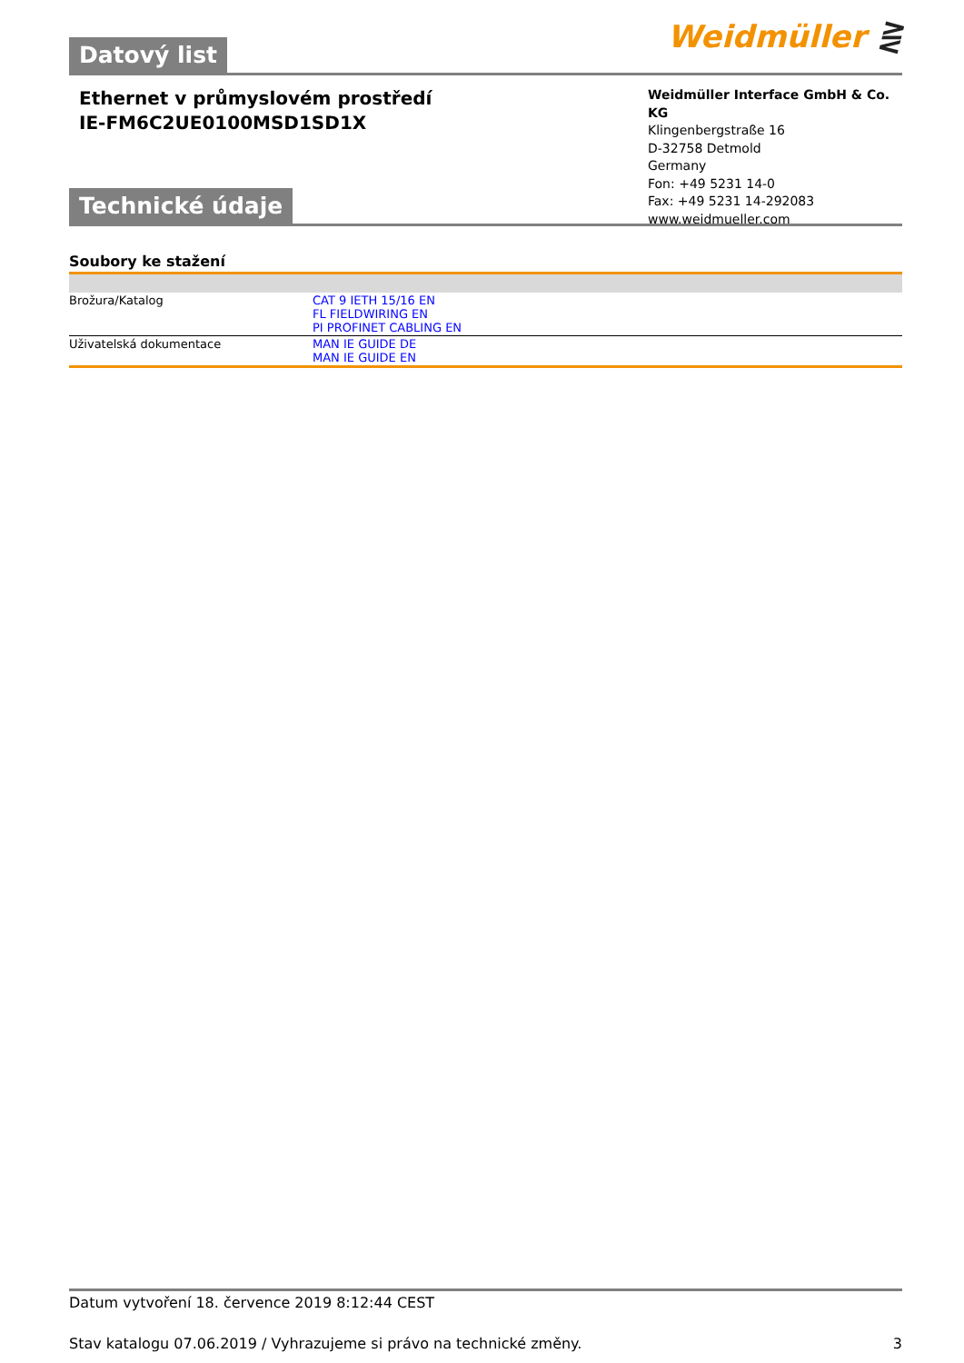Datový list Weidmüller ⋛
Ethernet v průmyslovém prostředí
IE-FM6C2UE0100MSD1SD1X
Weidmüller Interface GmbH & Co. KG
Klingenbergstraße 16
D-32758 Detmold
Germany
Fon: +49 5231 14-0
Fax: +49 5231 14-292083
www.weidmueller.com
Technické údaje
Soubory ke stažení
| Brožura/Katalog | CAT 9 IETH 15/16 EN FL FIELDWIRING EN PI PROFINET CABLING EN |
| Uživatelská dokumentace | MAN IE GUIDE DE MAN IE GUIDE EN |
Datum vytvoření 18. července 2019 8:12:44 CEST
Stav katalogu 07.06.2019 / Vyhrazujeme si právo na technické změny. 3